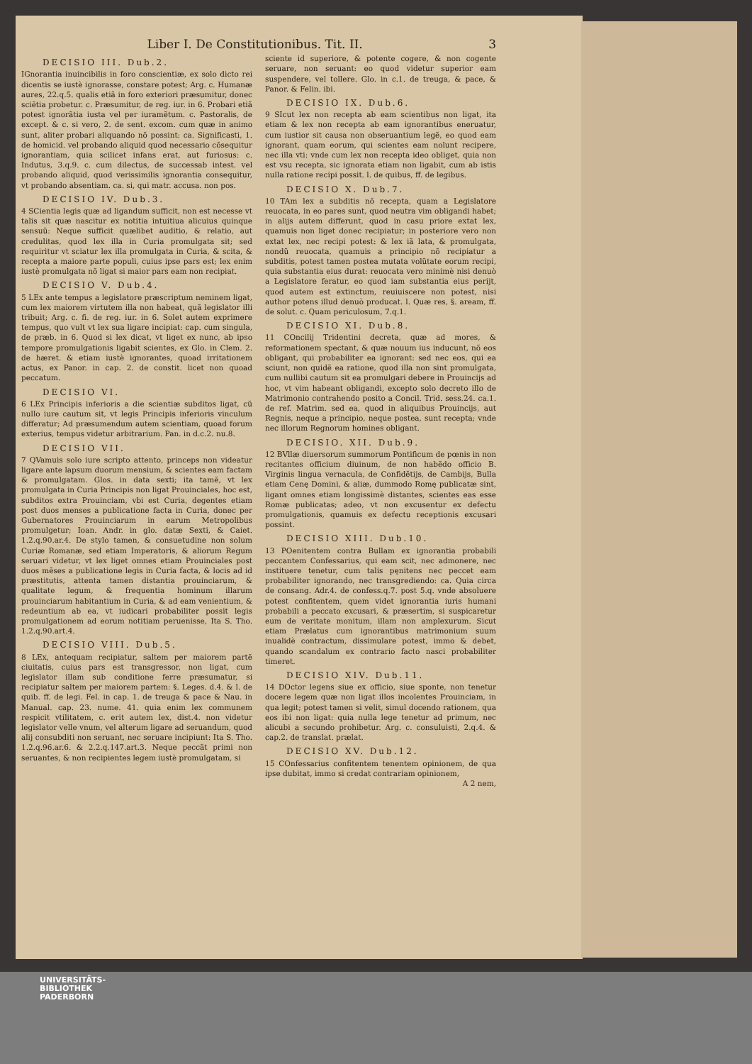Liber I. De Constitutionibus. Tit. II. 3
DECISIO III. Dub.2.
IGnorantia inuincibilis in foro conscientiæ, ex solo dicto rei dicentis se iustè ignorasse, constare potest; Arg. c. Humanæ aures, 22.q.5. qualis etiã in foro exteriori præsumitur, donec sciẽtia probetur. c. Præsumitur, de reg. iur. in 6. Probari etiã potest ignorãtia iusta vel per iuramẽtum. c. Pastoralis, de except. & c. si vero, 2. de sent. excom. cum quæ in animo sunt, aliter probari aliquando nõ possint: ca. Significasti, 1. de homicid. vel probando aliquid quod necessario cõsequitur ignorantiam, quia scilicet infans erat, aut furiosus: c. Indutus, 3.q.9. c. cum dilectus, de successab intest. vel probando aliquid, quod verissimilis ignorantia consequitur, vt probando absentiam. ca. si, qui matr. accusa. non pos.
DECISIO IV. Dub.3.
4 SCientia legis quæ ad ligandum sufficit, non est necesse vt talis sit quæ nascitur ex notitia intuitiua alicuius quinque sensuũ: Neque sufficit quælibet auditio, & relatio, aut credulitas, quod lex illa in Curia promulgata sit; sed requiritur vt sciatur lex illa promulgata in Curia, & scita, & recepta a maiore parte populi, cuius ipse pars est; lex enim iustè promulgata nõ ligat si maior pars eam non recipiat.
DECISIO V. Dub.4.
5 LEx ante tempus a legislatore præscriptum neminem ligat, cum lex maiorem virtutem illa non habeat, quã legislator illi tribuit; Arg. c. fi. de reg. iur. in 6. Solet autem exprimere tempus, quo vult vt lex sua ligare incipiat: cap. cum singula, de præb. in 6. Quod si lex dicat, vt liget ex nunc, ab ipso tempore promulgationis ligabit scientes, ex Glo. in Clem. 2. de hæret. & etiam iustè ignorantes, quoad irritationem actus, ex Panor. in cap. 2. de constit. licet non quoad peccatum.
DECISIO VI.
6 LEx Principis inferioris a die scientiæ subditos ligat, cũ nullo iure cautum sit, vt legis Principis inferioris vinculum differatur; Ad præsumendum autem scientiam, quoad forum exterius, tempus videtur arbitrarium. Pan. in d.c.2. nu.8.
DECISIO VII.
7 QVamuis solo iure scripto attento, princeps non videatur ligare ante lapsum duorum mensium, & scientes eam factam & promulgatam. Glos. in data sexti; ita tamẽ, vt lex promulgata in Curia Principis non ligat Prouinciales, hoc est, subditos extra Prouinciam, vbi est Curia, degentes etiam post duos menses a publicatione facta in Curia, donec per Gubernatores Prouinciarum in earum Metropolibus promulgetur; Ioan. Andr. in glo. datæ Sexti, & Caiet. 1.2.q.90.ar.4. De stylo tamen, & consuetudine non solum Curiæ Romanæ, sed etiam Imperatoris, & aliorum Regum seruari videtur, vt lex liget omnes etiam Prouinciales post duos mẽses a publicatione legis in Curia facta, & locis ad id præstitutis, attenta tamen distantia prouinciarum, & qualitate legum, & frequentia hominum illarum prouinciarum habitantium in Curia, & ad eam venientium, & redeuntium ab ea, vt iudicari probabiliter possit legis promulgationem ad eorum notitiam peruenisse, Ita S. Tho. 1.2.q.90.art.4.
DECISIO VIII. Dub.5.
8 LEx, antequam recipiatur, saltem per maiorem partẽ ciuitatis, cuius pars est transgressor, non ligat, cum legislator illam sub conditione ferre præsumatur, si recipiatur saltem per maiorem partem: §. Leges. d.4. & l. de quib. ff. de legi. Fel. in cap. 1. de treuga & pace & Nau. in Manual. cap. 23. nume. 41. quia enim lex communem respicit vtilitatem, c. erit autem lex, dist.4. non videtur legislator velle vnum, vel alterum ligare ad seruandum, quod alij consubditi non seruant, nec seruare incipiunt: Ita S. Tho. 1.2.q.96.ar.6. & 2.2.q.147.art.3. Neque peccãt primi non seruantes, & non recipientes legem iustè promulgatam, si
sciente id superiore, & potente cogere, & non cogente seruare, non seruant: eo quod videtur superior eam suspendere, vel tollere. Glo. in c.1. de treuga, & pace, & Panor. & Felin. ibi.
DECISIO IX. Dub.6.
9 SIcut lex non recepta ab eam scientibus non ligat, ita etiam & lex non recepta ab eam ignorantibus eneruatur, cum iustior sit causa non obseruantium legẽ, eo quod eam ignorant, quam eorum, qui scientes eam nolunt recipere, nec illa vti: vnde cum lex non recepta ideo obliget, quia non est vsu recepta, sic ignorata etiam non ligabit, cum ab istis nulla ratione recipi possit. l. de quibus, ff. de legibus.
DECISIO X. Dub.7.
10 TAm lex a subditis nõ recepta, quam a Legislatore reuocata, in eo pares sunt, quod neutra vim obligandi habet; in alijs autem differunt, quod in casu priore extat lex, quamuis non liget donec recipiatur; in posteriore vero non extat lex, nec recipi potest: & lex iã lata, & promulgata, nondũ reuocata, quamuis a principio nõ recipiatur a subditis, potest tamen postea mutata volũtate eorum recipi, quia substantia eius durat: reuocata vero minimè nisi denuò a Legislatore feratur, eo quod iam substantia eius perijt, quod autem est extinctum, reuiuiscere non potest, nisi author potens illud denuò producat. l. Quæ res, §. aream, ff. de solut. c. Quam periculosum, 7.q.1.
DECISIO XI. Dub.8.
11 COncilij Tridentini decreta, quæ ad mores, & reformationem spectant, & quæ nouum ius inducunt, nõ eos obligant, qui probabiliter ea ignorant: sed nec eos, qui ea sciunt, non quidẽ ea ratione, quod illa non sint promulgata, cum nullibi cautum sit ea promulgari debere in Prouincijs ad hoc, vt vim habeant obligandi, excepto solo decreto illo de Matrimonio contrahendo posito a Concil. Trid. sess.24. ca.1. de ref. Matrim. sed ea, quod in aliquibus Prouincijs, aut Regnis, neque a principio, neque postea, sunt recepta; vnde nec illorum Regnorum homines obligant.
DECISIO. XII. Dub.9.
12 BVllæ diuersorum summorum Pontificum de pœnis in non recitantes officium diuinum, de non habẽdo officio B. Virginis lingua vernacula, de Confidẽtijs, de Cambijs, Bulla etiam Cenę Domini, & aliæ, dummodo Romę publicatæ sint, ligant omnes etiam longissimè distantes, scientes eas esse Romæ publicatas; adeo, vt non excusentur ex defectu promulgationis, quamuis ex defectu receptionis excusari possint.
DECISIO XIII. Dub.10.
13 POenitentem contra Bullam ex ignorantia probabili peccantem Confessarius, qui eam scit, nec admonere, nec instituere tenetur, cum talis pęnitens nec peccet eam probabiliter ignorando, nec transgrediendo: ca. Quia circa de consang. Adr.4. de confess.q.7. post 5.q. vnde absoluere potest confitentem, quem videt ignorantia iuris humani probabili a peccato excusari, & præsertim, si suspicaretur eum de veritate monitum, illam non amplexurum. Sicut etiam Prælatus cum ignorantibus matrimonium suum inualidè contractum, dissimulare potest, immo & debet, quando scandalum ex contrario facto nasci probabiliter timeret.
DECISIO XIV. Dub.11.
14 DOctor legens siue ex officio, siue sponte, non tenetur docere legem quæ non ligat illos incolentes Prouinciam, in qua legit; potest tamen si velit, simul docendo rationem, qua eos ibi non ligat: quia nulla lege tenetur ad primum, nec alicubi a secundo prohibetur. Arg. c. consuluisti, 2.q.4. & cap.2. de translat. prælat.
DECISIO XV. Dub.12.
15 COnfessarius confitentem tenentem opinionem, de qua ipse dubitat, immo si credat contrariam opinionem,
A 2 nem,
UNIVERSITÄTS-
BIBLIOTHEK
PADERBORN